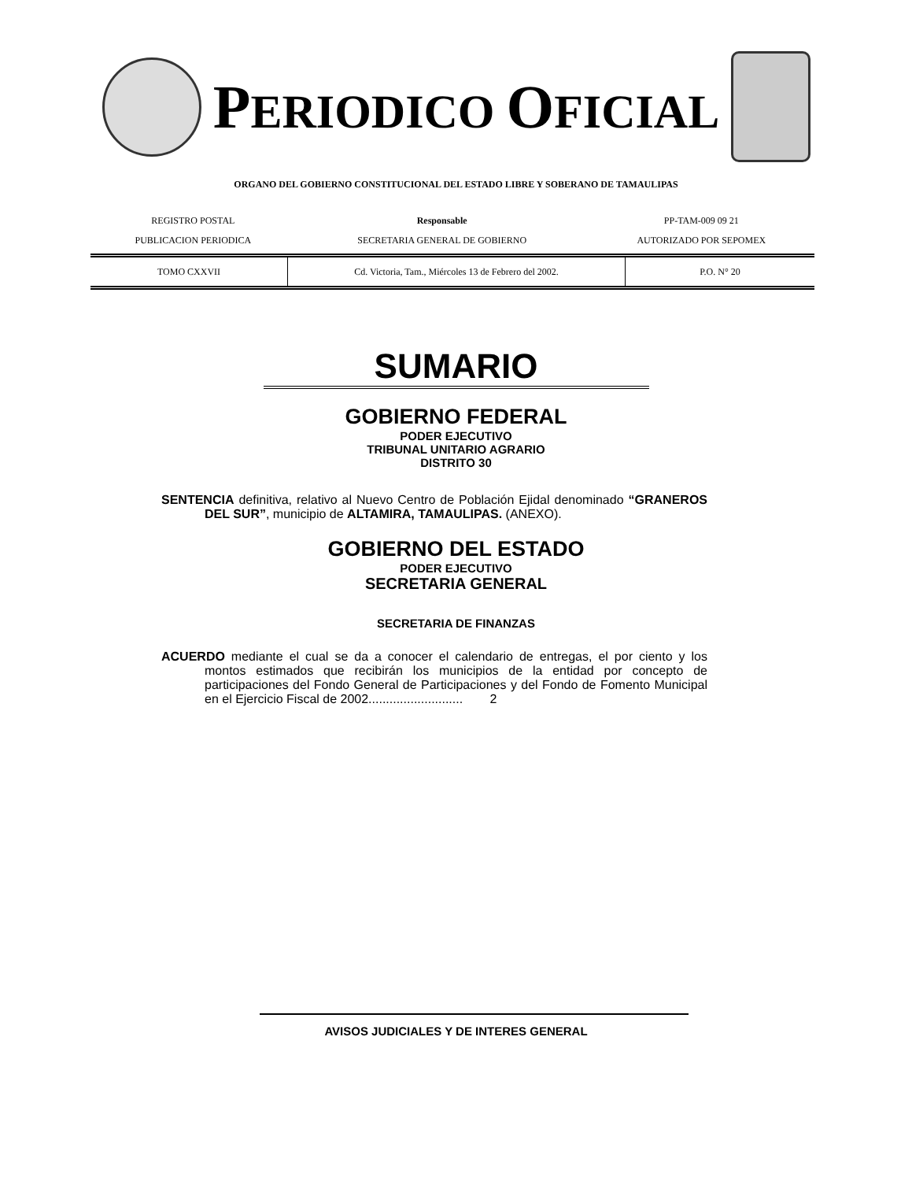PERIODICO OFICIAL
ORGANO DEL GOBIERNO CONSTITUCIONAL DEL ESTADO LIBRE Y SOBERANO DE TAMAULIPAS
| REGISTRO POSTAL | Responsable | PP-TAM-009 09 21 |
| PUBLICACION PERIODICA | SECRETARIA GENERAL DE GOBIERNO | AUTORIZADO POR SEPOMEX |
| TOMO CXXVII | Cd. Victoria, Tam., Miércoles 13 de Febrero del 2002. | P.O. N° 20 |
SUMARIO
GOBIERNO FEDERAL
PODER EJECUTIVO
TRIBUNAL UNITARIO AGRARIO
DISTRITO 30
SENTENCIA definitiva, relativo al Nuevo Centro de Población Ejidal denominado “GRANEROS DEL SUR”, municipio de ALTAMIRA, TAMAULIPAS. (ANEXO).
GOBIERNO DEL ESTADO
PODER EJECUTIVO
SECRETARIA GENERAL
SECRETARIA DE FINANZAS
ACUERDO mediante el cual se da a conocer el calendario de entregas, el por ciento y los montos estimados que recibirán los municipios de la entidad por concepto de participaciones del Fondo General de Participaciones y del Fondo de Fomento Municipal en el Ejercicio Fiscal de 2002........................... 2
AVISOS JUDICIALES Y DE INTERES GENERAL